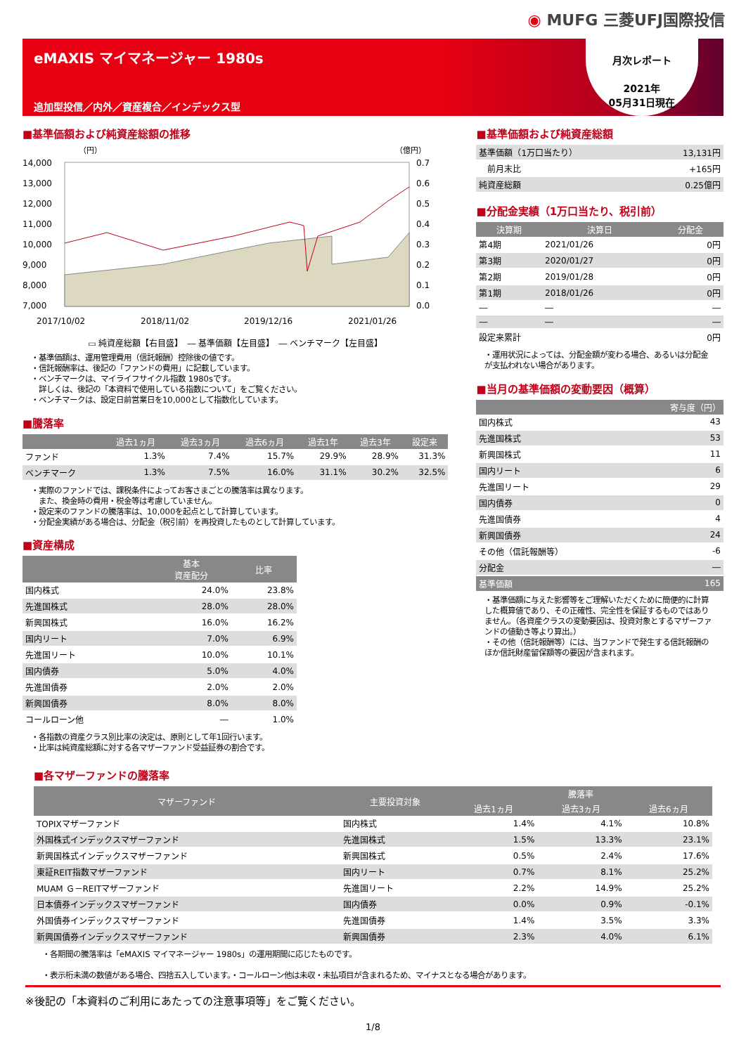◉ MUFG 三菱UFJ国際投信
eMAXIS マイマネージャー 1980s
追加型投信／内外／資産複合／インデックス型
月次レポート
2021年
05月31日現在
■基準価額および純資産総額の推移
（円）
（億円）
14,000
13,000
12,000
11,000
10,000
9,000
8,000
7,000
0.7
0.6
0.5
0.4
0.3
0.2
0.1
0.0
2017/10/02
2018/11/02
2019/12/16
2021/01/26
▭ 純資産総額【右目盛】　― 基準価額【左目盛】　― ベンチマーク【左目盛】
・基準価額は、運用管理費用（信託報酬）控除後の値です。
・信託報酬率は、後記の「ファンドの費用」に記載しています。
・ベンチマークは、マイライフサイクル指数 1980sです。
　詳しくは、後記の「本資料で使用している指数について」をご覧ください。
・ベンチマークは、設定日前営業日を10,000として指数化しています。
■騰落率
| | 過去1ヵ月 | 過去3ヵ月 | 過去6ヵ月 | 過去1年 | 過去3年 | 設定来 |
| --- | --- | --- | --- | --- | --- | --- |
| ファンド | 1.3% | 7.4% | 15.7% | 29.9% | 28.9% | 31.3% |
| ベンチマーク | 1.3% | 7.5% | 16.0% | 31.1% | 30.2% | 32.5% |
・実際のファンドでは、課税条件によってお客さまごとの騰落率は異なります。
　また、換金時の費用・税金等は考慮していません。
・設定来のファンドの騰落率は、10,000を起点として計算しています。
・分配金実績がある場合は、分配金（税引前）を再投資したものとして計算しています。
■資産構成
| | 基本 資産配分 | 比率 |
| --- | --- | --- |
| 国内株式 | 24.0% | 23.8% |
| 先進国株式 | 28.0% | 28.0% |
| 新興国株式 | 16.0% | 16.2% |
| 国内リート | 7.0% | 6.9% |
| 先進国リート | 10.0% | 10.1% |
| 国内債券 | 5.0% | 4.0% |
| 先進国債券 | 2.0% | 2.0% |
| 新興国債券 | 8.0% | 8.0% |
| コールローン他 | ― | 1.0% |
・各指数の資産クラス別比率の決定は、原則として年1回行います。
・比率は純資産総額に対する各マザーファンド受益証券の割合です。
■基準価額および純資産総額
| 基準価額（1万口当たり） | 13,131円 |
| 前月末比 | +165円 |
| 純資産総額 | 0.25億円 |
■分配金実績（1万口当たり、税引前）
| 決算期 | 決算日 | 分配金 |
| --- | --- | --- |
| 第4期 | 2021/01/26 | 0円 |
| 第3期 | 2020/01/27 | 0円 |
| 第2期 | 2019/01/28 | 0円 |
| 第1期 | 2018/01/26 | 0円 |
| ― | ― | ― |
| ― | ― | ― |
| 設定来累計 | | 0円 |
・運用状況によっては、分配金額が変わる場合、あるいは分配金が支払われない場合があります。
■当月の基準価額の変動要因（概算）
| | 寄与度（円） |
| --- | --- |
| 国内株式 | 43 |
| 先進国株式 | 53 |
| 新興国株式 | 11 |
| 国内リート | 6 |
| 先進国リート | 29 |
| 国内債券 | 0 |
| 先進国債券 | 4 |
| 新興国債券 | 24 |
| その他（信託報酬等） | -6 |
| 分配金 | ― |
| 基準価額 | 165 |
・基準価額に与えた影響等をご理解いただくために簡便的に計算した概算値であり、その正確性、完全性を保証するものではありません。（各資産クラスの変動要因は、投資対象とするマザーファンドの値動き等より算出。）
・その他（信託報酬等）には、当ファンドで発生する信託報酬のほか信託財産留保額等の要因が含まれます。
■各マザーファンドの騰落率
| マザーファンド | 主要投資対象 | 騰落率 | | |
| --- | --- | --- | --- | --- |
| | | 過去1ヵ月 | 過去3ヵ月 | 過去6ヵ月 |
| TOPIXマザーファンド | 国内株式 | 1.4% | 4.1% | 10.8% |
| 外国株式インデックスマザーファンド | 先進国株式 | 1.5% | 13.3% | 23.1% |
| 新興国株式インデックスマザーファンド | 新興国株式 | 0.5% | 2.4% | 17.6% |
| 東証REIT指数マザーファンド | 国内リート | 0.7% | 8.1% | 25.2% |
| MUAM Ｇ－REITマザーファンド | 先進国リート | 2.2% | 14.9% | 25.2% |
| 日本債券インデックスマザーファンド | 国内債券 | 0.0% | 0.9% | -0.1% |
| 外国債券インデックスマザーファンド | 先進国債券 | 1.4% | 3.5% | 3.3% |
| 新興国債券インデックスマザーファンド | 新興国債券 | 2.3% | 4.0% | 6.1% |
・各期間の騰落率は「eMAXIS マイマネージャー 1980s」の運用期間に応じたものです。
・表示桁未満の数値がある場合、四捨五入しています。・コールローン他は未収・未払項目が含まれるため、マイナスとなる場合があります。
※後記の「本資料のご利用にあたっての注意事項等」をご覧ください。
1/8